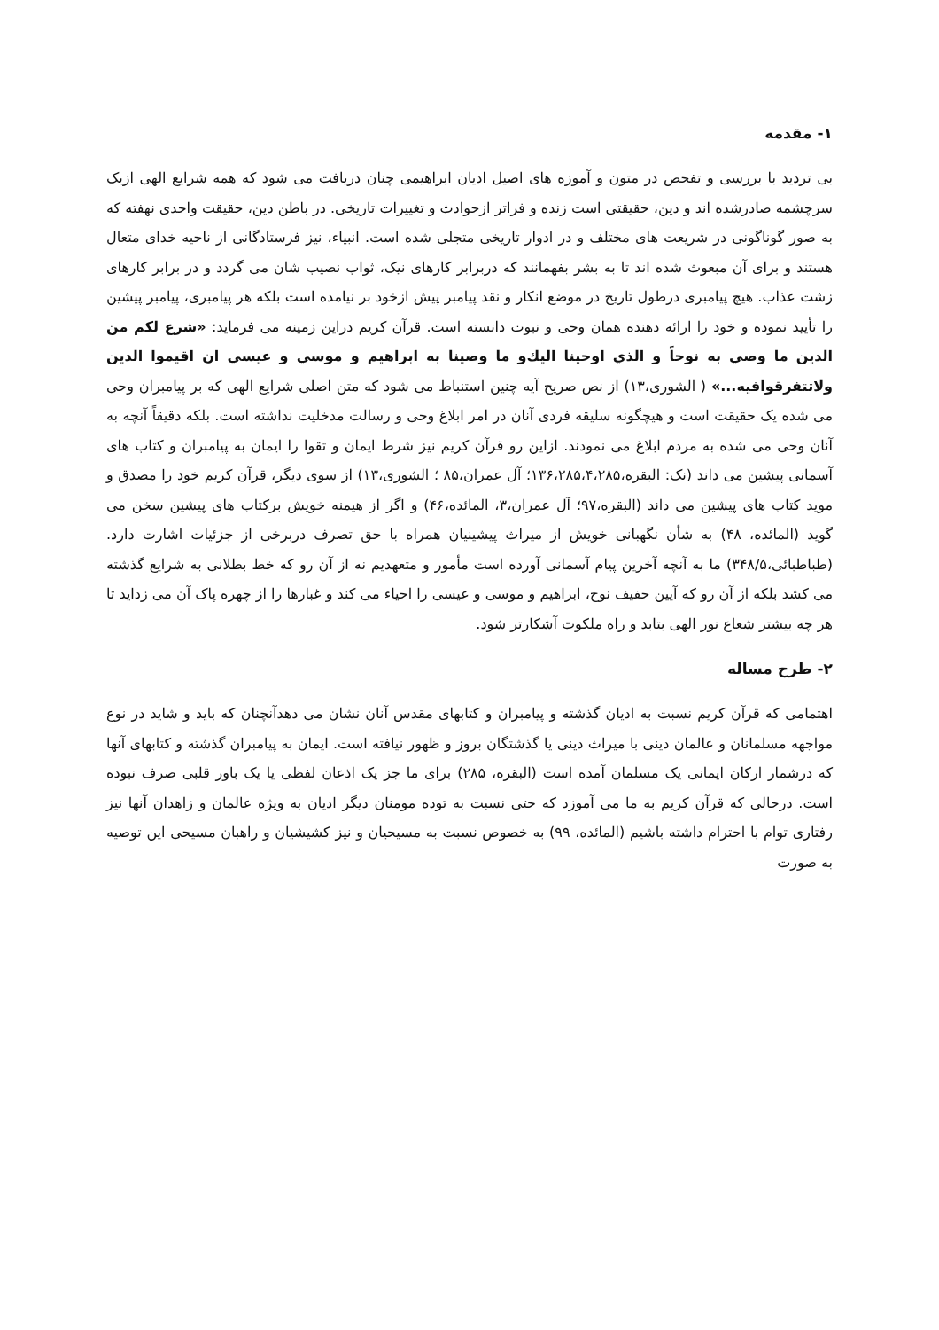۱- مقدمه
بی تردید با بررسی و تفحص در متون و آموزه های اصیل ادیان ابراهیمی چنان دریافت می شود که همه شرایع الهی ازیک سرچشمه صادرشده اند و دین، حقیقتی است زنده و فراتر ازحوادث و تغییرات تاریخی. در باطن دین، حقیقت واحدی نهفته که به صور گوناگونی در شریعت های مختلف و در ادوار تاریخی متجلی شده است. انبیاء، نیز فرستادگانی از ناحیه خدای متعال هستند و برای آن مبعوث شده اند تا به بشر بفهمانند که دربرابر کارهای نیک، ثواب نصیب شان می گردد و در برابر کارهای زشت عذاب. هیچ پیامبری درطول تاریخ در موضع انکار و نقد پیامبر پیش ازخود بر نیامده است بلکه هر پیامبری، پیامبر پیشین را تأیید نموده و خود را ارائه دهنده همان وحی و نبوت دانسته است. قرآن کریم دراین زمینه می فرماید: «شرع لکم من الدین ما وصي به نوحاً و الذي اوحینا الیك‌و ما وصینا به ابراهیم و موسي و عیسي ان اقیموا الدین ولاتتفرقوافیه...» ( الشوری،۱۳) از نص صریح آیه چنین استنباط می شود که متن اصلی شرایع الهی که بر پیامبران وحی می شده یک حقیقت است و هیچگونه سلیقه فردی آنان در امر ابلاغ وحی و رسالت مدخلیت نداشته است. بلکه دقیقاً آنچه به آنان وحی می شده به مردم ابلاغ می نمودند. ازاین رو قرآن کریم نیز شرط ایمان و تقوا را ایمان به پیامبران و کتاب های آسمانی پیشین می داند (نک: البقره،۱۳۶،۲۸۵،۴،۲۸۵؛ آل عمران،۸۵ ؛ الشوری،۱۳) از سوی دیگر، قرآن کریم خود را مصدق و موید کتاب های پیشین می داند (البقره،۹۷؛ آل عمران،۳، المائده،۴۶) و اگر از هیمنه خویش برکتاب های پیشین سخن می گوید (المائده، ۴۸) به شأن نگهبانی خویش از میراث پیشینیان همراه با حق تصرف دربرخی از جزئیات اشارت دارد. (طباطبائی،۳۴۸/۵) ما به آنچه آخرین پیام آسمانی آورده است مأمور و متعهدیم نه از آن رو که خط بطلانی به شرایع گذشته می کشد بلکه از آن رو که آیین حفیف نوح، ابراهیم و موسی و عیسی را احیاء می کند و غبارها را از چهره پاک آن می زداید تا هر چه بیشتر شعاع نور الهی بتابد و راه ملکوت آشکارتر شود.
۲- طرح مساله
اهتمامی که قرآن کریم نسبت به ادیان گذشته و پیامبران و کتابهای مقدس آنان نشان می دهدآنچنان که باید و شاید در نوع مواجهه مسلمانان و عالمان دینی با میراث دینی یا گذشتگان بروز و ظهور نیافته است. ایمان به پیامبران گذشته و کتابهای آنها که درشمار ارکان ایمانی یک مسلمان آمده است (البقره، ۲۸۵) برای ما جز یک اذعان لفظی یا یک باور قلبی صرف نبوده است. درحالی که قرآن کریم به ما می آموزد که حتی نسبت به توده مومنان دیگر ادیان به ویژه عالمان و زاهدان آنها نیز رفتاری توام با احترام داشته باشیم (المائده، ۹۹) به خصوص نسبت به مسیحیان و نیز کشیشیان و راهبان مسیحی این توصیه به صورت